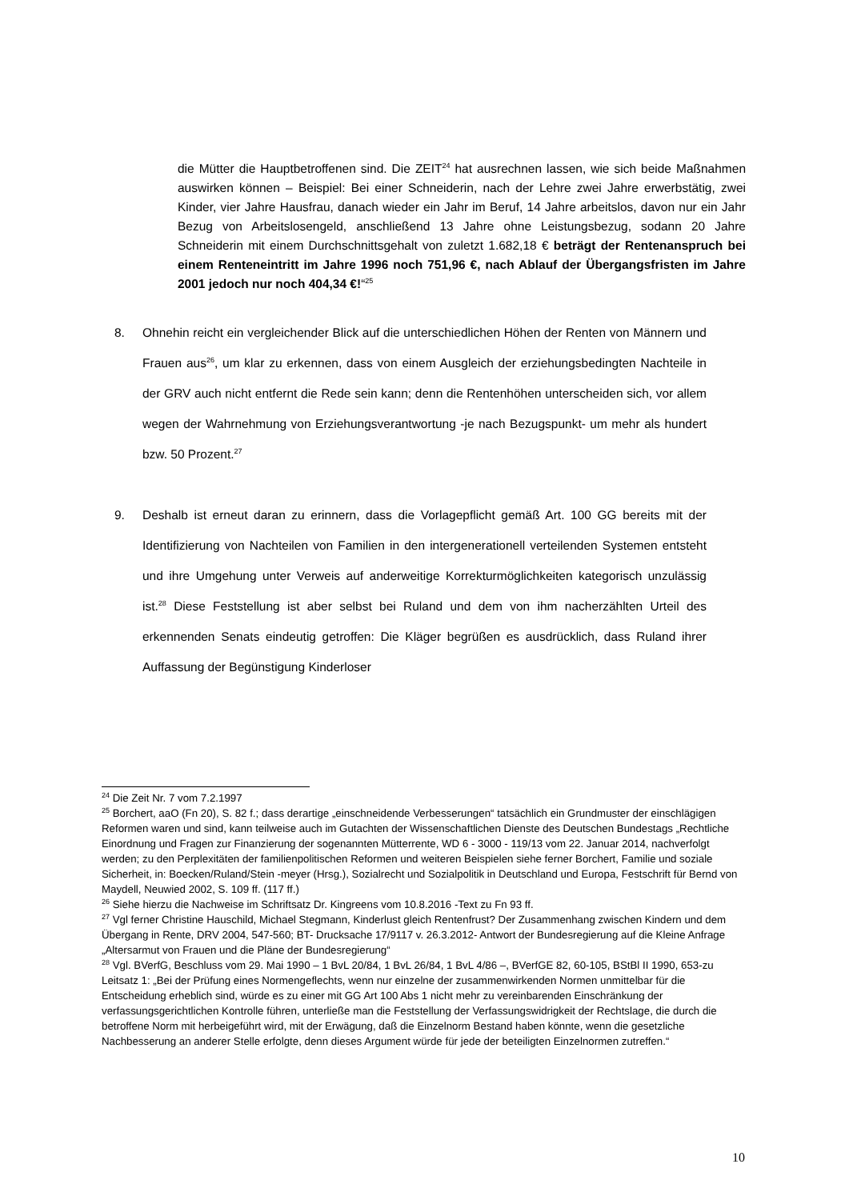die Mütter die Hauptbetroffenen sind. Die ZEIT<sup>24</sup> hat ausrechnen lassen, wie sich beide Maßnahmen auswirken können – Beispiel: Bei einer Schneiderin, nach der Lehre zwei Jahre erwerbstätig, zwei Kinder, vier Jahre Hausfrau, danach wieder ein Jahr im Beruf, 14 Jahre arbeitslos, davon nur ein Jahr Bezug von Arbeitslosengeld, anschließend 13 Jahre ohne Leistungsbezug, sodann 20 Jahre Schneiderin mit einem Durchschnittsgehalt von zuletzt 1.682,18 € beträgt der Rentenanspruch bei einem Renteneintritt im Jahre 1996 noch 751,96 €, nach Ablauf der Übergangsfristen im Jahre 2001 jedoch nur noch 404,34 €!“<sup>25</sup>
8. Ohnehin reicht ein vergleichender Blick auf die unterschiedlichen Höhen der Renten von Männern und Frauen aus<sup>26</sup>, um klar zu erkennen, dass von einem Ausgleich der erziehungsbedingten Nachteile in der GRV auch nicht entfernt die Rede sein kann; denn die Rentenhöhen unterscheiden sich, vor allem wegen der Wahrnehmung von Erziehungsverantwortung -je nach Bezugspunkt- um mehr als hundert bzw. 50 Prozent.<sup>27</sup>
9. Deshalb ist erneut daran zu erinnern, dass die Vorlagepflicht gemäß Art. 100 GG bereits mit der Identifizierung von Nachteilen von Familien in den intergenerationell verteilenden Systemen entsteht und ihre Umgehung unter Verweis auf anderweitige Korrekturmöglichkeiten kategorisch unzulässig ist.<sup>28</sup> Diese Feststellung ist aber selbst bei Ruland und dem von ihm nacherzählten Urteil des erkennenden Senats eindeutig getroffen: Die Kläger begrüßen es ausdrücklich, dass Ruland ihrer Auffassung der Begünstigung Kinderloser
<sup>24</sup> Die Zeit Nr. 7 vom 7.2.1997
<sup>25</sup> Borchert, aaO (Fn 20), S. 82 f.; dass derartige „einschneidende Verbesserungen“ tatsächlich ein Grundmuster der einschlägigen Reformen waren und sind, kann teilweise auch im Gutachten der Wissenschaftlichen Dienste des Deutschen Bundestags „Rechtliche Einordnung und Fragen zur Finanzierung der sogenannten Mütterrente, WD 6 - 3000 - 119/13 vom 22. Januar 2014, nachverfolgt werden; zu den Perplexitäten der familienpolitischen Reformen und weiteren Beispielen siehe ferner Borchert, Familie und soziale Sicherheit, in: Boecken/Ruland/Stein -meyer (Hrsg.), Sozialrecht und Sozialpolitik in Deutschland und Europa, Festschrift für Bernd von Maydell, Neuwied 2002, S. 109 ff. (117 ff.)
<sup>26</sup> Siehe hierzu die Nachweise im Schriftsatz Dr. Kingreens vom 10.8.2016 -Text zu Fn 93 ff.
<sup>27</sup> Vgl ferner Christine Hauschild, Michael Stegmann, Kinderlust gleich Rentenfrust? Der Zusammenhang zwischen Kindern und dem Übergang in Rente, DRV 2004, 547-560; BT- Drucksache 17/9117 v. 26.3.2012- Antwort der Bundesregierung auf die Kleine Anfrage „Altersarmut von Frauen und die Pläne der Bundesregierung“
<sup>28</sup> Vgl. BVerfG, Beschluss vom 29. Mai 1990 – 1 BvL 20/84, 1 BvL 26/84, 1 BvL 4/86 –, BVerfGE 82, 60-105, BStBl II 1990, 653-zu Leitsatz 1: „Bei der Prüfung eines Normengeflechts, wenn nur einzelne der zusammenwirkenden Normen unmittelbar für die Entscheidung erheblich sind, würde es zu einer mit GG Art 100 Abs 1 nicht mehr zu vereinbarenden Einschränkung der verfassungsgerichtlichen Kontrolle führen, unterließe man die Feststellung der Verfassungswidrigkeit der Rechtslage, die durch die betroffene Norm mit herbeigeführt wird, mit der Erwägung, daß die Einzelnorm Bestand haben könnte, wenn die gesetzliche Nachbesserung an anderer Stelle erfolgte, denn dieses Argument würde für jede der beteiligten Einzelnormen zutreffen.“
10